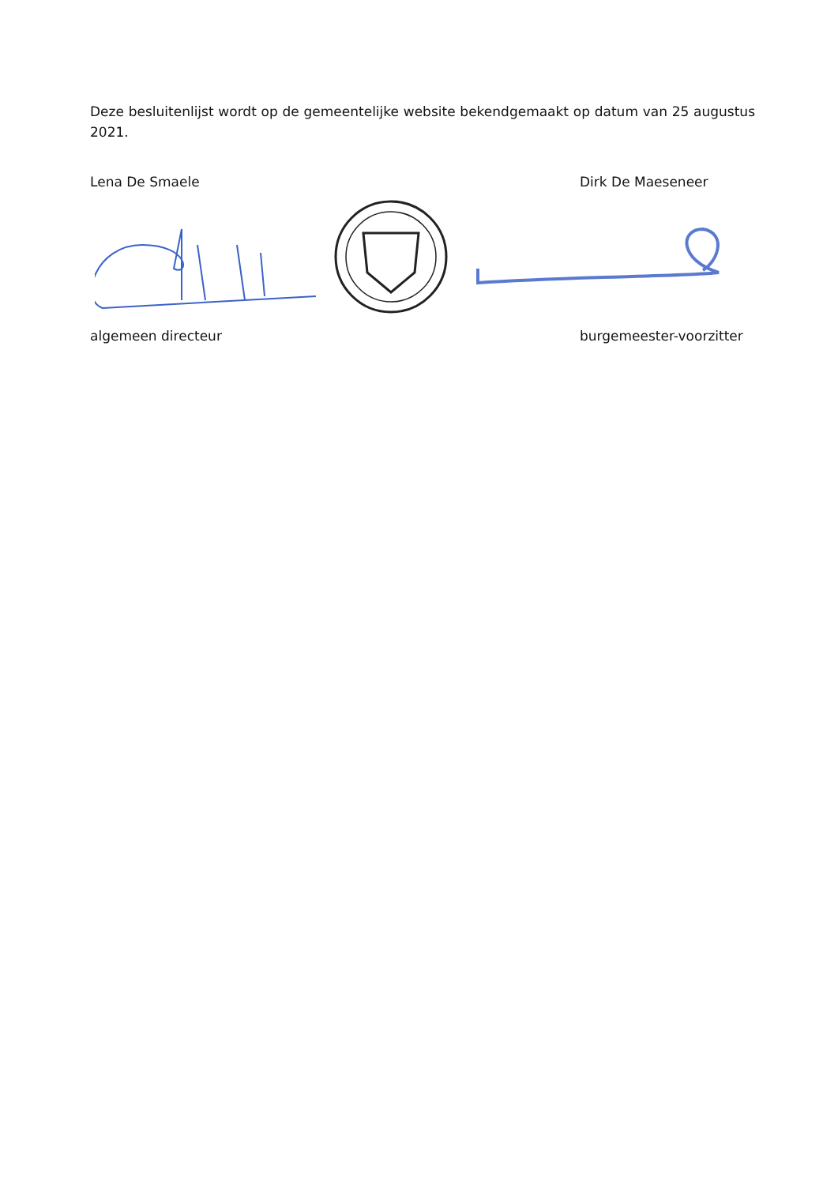Deze besluitenlijst wordt op de gemeentelijke website bekendgemaakt op datum van 25 augustus 2021.
Lena De Smaele Dirk De Maeseneer
algemeen directeur burgemeester-voorzitter